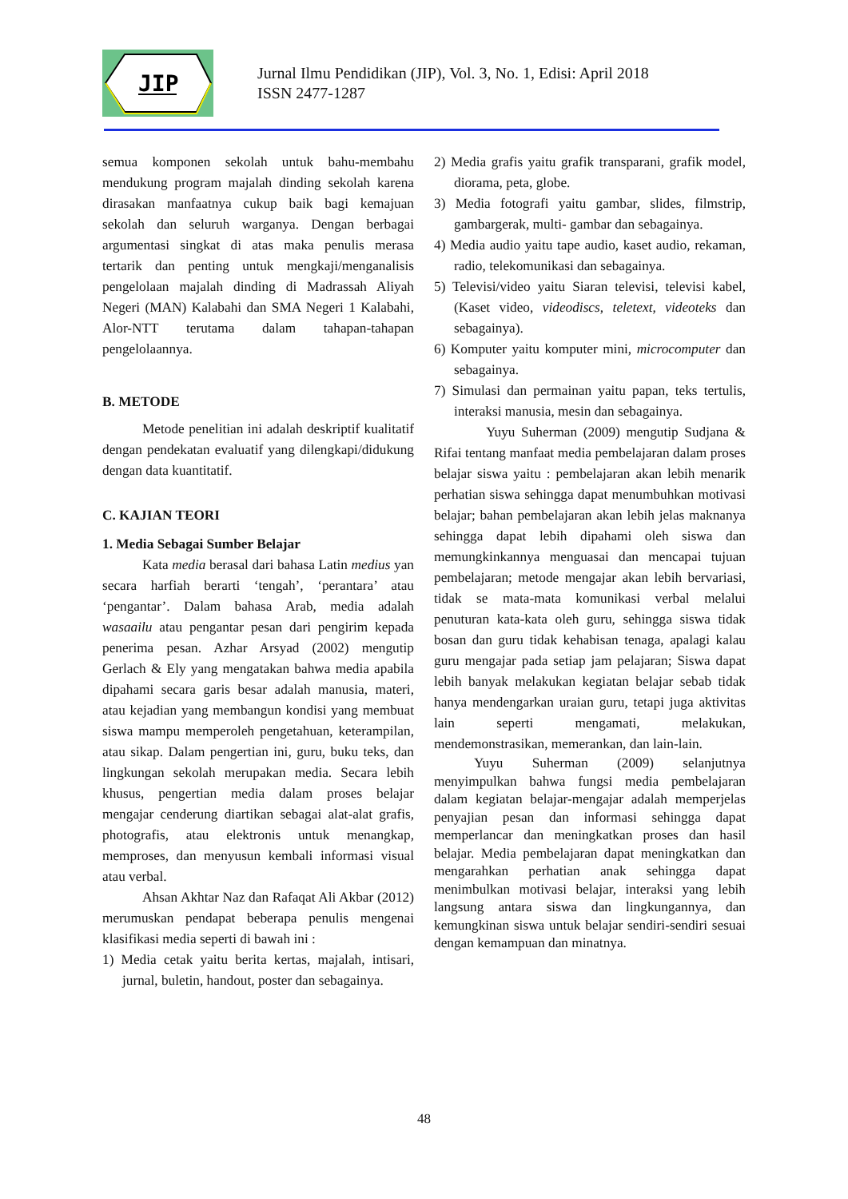JIP
Jurnal Ilmu Pendidikan (JIP), Vol. 3, No. 1, Edisi: April 2018
ISSN 2477-1287
semua komponen sekolah untuk bahu-membahu mendukung program majalah dinding sekolah karena dirasakan manfaatnya cukup baik bagi kemajuan sekolah dan seluruh warganya. Dengan berbagai argumentasi singkat di atas maka penulis merasa tertarik dan penting untuk mengkaji/menganalisis pengelolaan majalah dinding di Madrassah Aliyah Negeri (MAN) Kalabahi dan SMA Negeri 1 Kalabahi, Alor-NTT terutama dalam tahapan-tahapan pengelolaannya.
B. METODE
Metode penelitian ini adalah deskriptif kualitatif dengan pendekatan evaluatif yang dilengkapi/didukung dengan data kuantitatif.
C. KAJIAN TEORI
1. Media Sebagai Sumber Belajar
Kata media berasal dari bahasa Latin medius yan secara harfiah berarti ‘tengah’, ‘perantara’ atau ‘pengantar’. Dalam bahasa Arab, media adalah wasaailu atau pengantar pesan dari pengirim kepada penerima pesan. Azhar Arsyad (2002) mengutip Gerlach & Ely yang mengatakan bahwa media apabila dipahami secara garis besar adalah manusia, materi, atau kejadian yang membangun kondisi yang membuat siswa mampu memperoleh pengetahuan, keterampilan, atau sikap. Dalam pengertian ini, guru, buku teks, dan lingkungan sekolah merupakan media. Secara lebih khusus, pengertian media dalam proses belajar mengajar cenderung diartikan sebagai alat-alat grafis, photografis, atau elektronis untuk menangkap, memproses, dan menyusun kembali informasi visual atau verbal.
Ahsan Akhtar Naz dan Rafaqat Ali Akbar (2012) merumuskan pendapat beberapa penulis mengenai klasifikasi media seperti di bawah ini :
1) Media cetak yaitu berita kertas, majalah, intisari, jurnal, buletin, handout, poster dan sebagainya.
2) Media grafis yaitu grafik transparani, grafik model, diorama, peta, globe.
3) Media fotografi yaitu gambar, slides, filmstrip, gambargerak, multi- gambar dan sebagainya.
4) Media audio yaitu tape audio, kaset audio, rekaman, radio, telekomunikasi dan sebagainya.
5) Televisi/video yaitu Siaran televisi, televisi kabel, (Kaset video, videodiscs, teletext, videoteks dan sebagainya).
6) Komputer yaitu komputer mini, microcomputer dan sebagainya.
7) Simulasi dan permainan yaitu papan, teks tertulis, interaksi manusia, mesin dan sebagainya.
Yuyu Suherman (2009) mengutip Sudjana & Rifai tentang manfaat media pembelajaran dalam proses belajar siswa yaitu : pembelajaran akan lebih menarik perhatian siswa sehingga dapat menumbuhkan motivasi belajar; bahan pembelajaran akan lebih jelas maknanya sehingga dapat lebih dipahami oleh siswa dan memungkinkannya menguasai dan mencapai tujuan pembelajaran; metode mengajar akan lebih bervariasi, tidak se mata-mata komunikasi verbal melalui penuturan kata-kata oleh guru, sehingga siswa tidak bosan dan guru tidak kehabisan tenaga, apalagi kalau guru mengajar pada setiap jam pelajaran; Siswa dapat lebih banyak melakukan kegiatan belajar sebab tidak hanya mendengarkan uraian guru, tetapi juga aktivitas lain seperti mengamati, melakukan, mendemonstrasikan, memerankan, dan lain-lain.
Yuyu Suherman (2009) selanjutnya menyimpulkan bahwa fungsi media pembelajaran dalam kegiatan belajar-mengajar adalah memperjelas penyajian pesan dan informasi sehingga dapat memperlancar dan meningkatkan proses dan hasil belajar. Media pembelajaran dapat meningkatkan dan mengarahkan perhatian anak sehingga dapat menimbulkan motivasi belajar, interaksi yang lebih langsung antara siswa dan lingkungannya, dan kemungkinan siswa untuk belajar sendiri-sendiri sesuai dengan kemampuan dan minatnya.
48